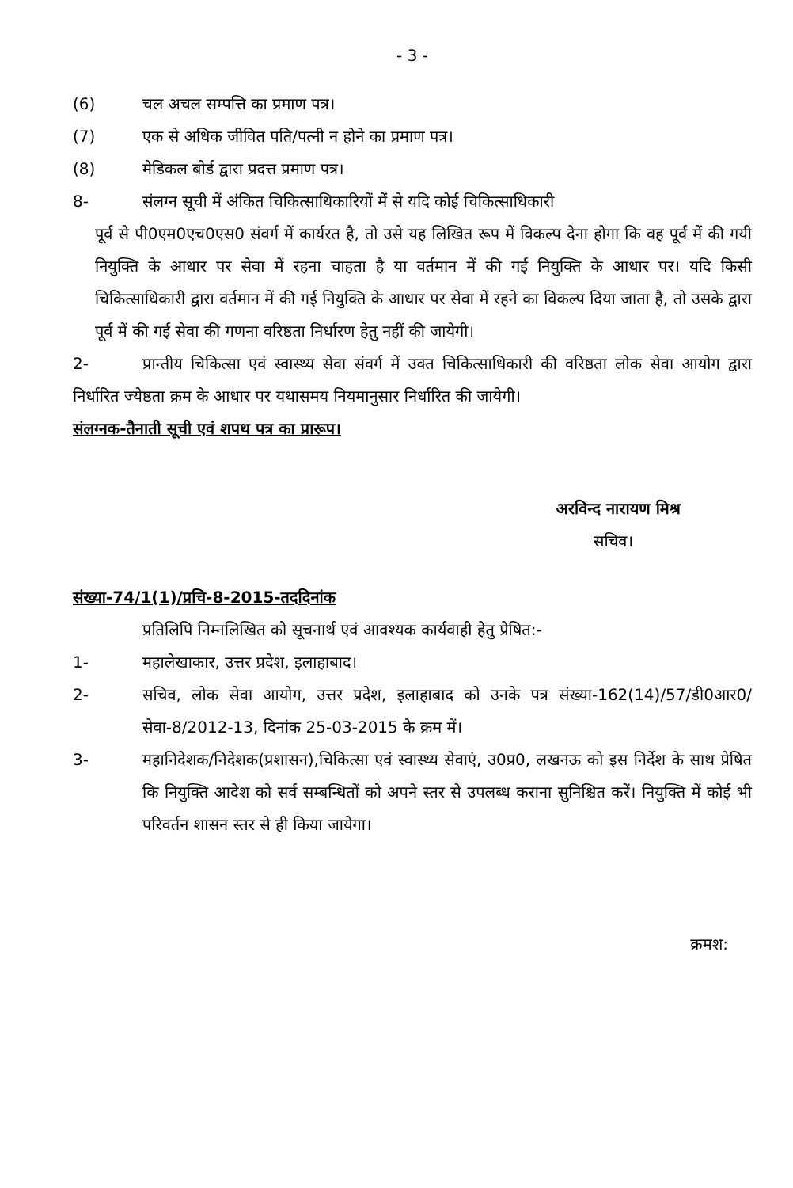- 3 -
(6) चल अचल सम्पत्ति का प्रमाण पत्र।
(7) एक से अधिक जीवित पति/पत्नी न होने का प्रमाण पत्र।
(8) मेडिकल बोर्ड द्वारा प्रदत्त प्रमाण पत्र।
8- संलग्न सूची में अंकित चिकित्साधिकारियों में से यदि कोई चिकित्साधिकारी
पूर्व से पी0एम0एच0एस0 संवर्ग में कार्यरत है, तो उसे यह लिखित रूप में विकल्प देना होगा कि वह पूर्व में की गयी नियुक्ति के आधार पर सेवा में रहना चाहता है या वर्तमान में की गई नियुक्ति के आधार पर। यदि किसी चिकित्साधिकारी द्वारा वर्तमान में की गई नियुक्ति के आधार पर सेवा में रहने का विकल्प दिया जाता है, तो उसके द्वारा पूर्व में की गई सेवा की गणना वरिष्ठता निर्धारण हेतु नहीं की जायेगी।
2- प्रान्तीय चिकित्सा एवं स्वास्थ्य सेवा संवर्ग में उक्त चिकित्साधिकारी की वरिष्ठता लोक सेवा आयोग द्वारा निर्धारित ज्येष्ठता क्रम के आधार पर यथासमय नियमानुसार निर्धारित की जायेगी।
संलग्नक-तैनाती सूची एवं शपथ पत्र का प्रारूप।
अरविन्द नारायण मिश्र
सचिव।
संख्या-74/1(1)/प्रचि-8-2015-तददिनांक
प्रतिलिपि निम्नलिखित को सूचनार्थ एवं आवश्यक कार्यवाही हेतु प्रेषित:-
1- महालेखाकार, उत्तर प्रदेश, इलाहाबाद।
2- सचिव, लोक सेवा आयोग, उत्तर प्रदेश, इलाहाबाद को उनके पत्र संख्या-162(14)/57/डी0आर0/सेवा-8/2012-13, दिनांक 25-03-2015 के क्रम में।
3- महानिदेशक/निदेशक(प्रशासन),चिकित्सा एवं स्वास्थ्य सेवाएं, उ0प्र0, लखनऊ को इस निर्देश के साथ प्रेषित कि नियुक्ति आदेश को सर्व सम्बन्धितों को अपने स्तर से उपलब्ध कराना सुनिश्चित करें। नियुक्ति में कोई भी परिवर्तन शासन स्तर से ही किया जायेगा।
क्रमश: